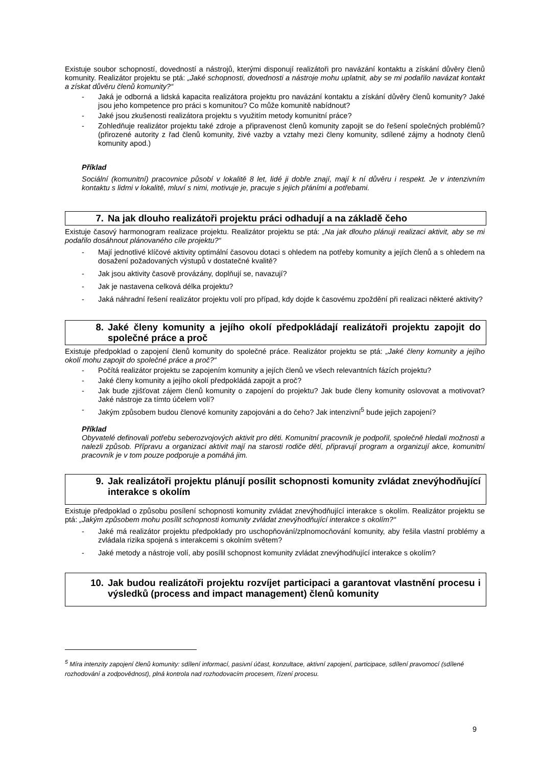Existuje soubor schopností, dovedností a nástrojů, kterými disponují realizátoři pro navázání kontaktu a získání důvěry členů komunity. Realizátor projektu se ptá: „Jaké schopnosti, dovednosti a nástroje mohu uplatnit, aby se mi podařilo navázat kontakt a získat důvěru členů komunity?“
- Jaká je odborná a lidská kapacita realizátora projektu pro navázání kontaktu a získání důvěry členů komunity? Jaké jsou jeho kompetence pro práci s komunitou? Co může komunitě nabídnout?
- Jaké jsou zkušenosti realizátora projektu s využitím metody komunitní práce?
- Zohledňuje realizátor projektu také zdroje a připravenost členů komunity zapojit se do řešení společných problémů? (přirozené autority z řad členů komunity, živé vazby a vztahy mezi členy komunity, sdílené zájmy a hodnoty členů komunity apod.)
Příklad
Sociální (komunitní) pracovnice působí v lokalitě 8 let, lidé ji dobře znají, mají k ní důvěru i respekt. Je v intenzivním kontaktu s lidmi v lokalitě, mluví s nimi, motivuje je, pracuje s jejich přáními a potřebami.
7. Na jak dlouho realizátoři projektu práci odhadují a na základě čeho
Existuje časový harmonogram realizace projektu. Realizátor projektu se ptá: „Na jak dlouho plánuji realizaci aktivit, aby se mi podařilo dosáhnout plánovaného cíle projektu?“
- Mají jednotlivé klíčové aktivity optimální časovou dotaci s ohledem na potřeby komunity a jejích členů a s ohledem na dosažení požadovaných výstupů v dostatečné kvalitě?
- Jak jsou aktivity časově provázány, doplňují se, navazují?
- Jak je nastavena celková délka projektu?
- Jaká náhradní řešení realizátor projektu volí pro případ, kdy dojde k časovému zpoždění při realizaci některé aktivity?
8. Jaké členy komunity a jejího okolí předpokládají realizátoři projektu zapojit do společné práce a proč
Existuje předpoklad o zapojení členů komunity do společné práce. Realizátor projektu se ptá: „Jaké členy komunity a jejího okolí mohu zapojit do společné práce a proč?“
- Počítá realizátor projektu se zapojením komunity a jejích členů ve všech relevantních fázích projektu?
- Jaké členy komunity a jejího okolí předpokládá zapojit a proč?
- Jak bude zjišťovat zájem členů komunity o zapojení do projektu? Jak bude členy komunity oslovovat a motivovat? Jaké nástroje za tímto účelem volí?
- Jakým způsobem budou členové komunity zapojováni a do čeho? Jak intenzivní<sup>5</sup> bude jejich zapojení?
Příklad
Obyvatelé definovali potřebu seberozvojových aktivit pro děti. Komunitní pracovník je podpořil, společně hledali možnosti a nalezli způsob. Přípravu a organizaci aktivit mají na starosti rodiče dětí, připravují program a organizují akce, komunitní pracovník je v tom pouze podporuje a pomáhá jim.
9. Jak realizátoři projektu plánují posílit schopnosti komunity zvládat znevýhodňující interakce s okolím
Existuje předpoklad o způsobu posílení schopnosti komunity zvládat znevýhodňující interakce s okolím. Realizátor projektu se ptá: „Jakým způsobem mohu posílit schopnosti komunity zvládat znevýhodňující interakce s okolím?“
- Jaké má realizátor projektu předpoklady pro uschopňování/zplnomocňování komunity, aby řešila vlastní problémy a zvládala rizika spojená s interakcemi s okolním světem?
- Jaké metody a nástroje volí, aby posílil schopnost komunity zvládat znevýhodňující interakce s okolím?
10. Jak budou realizátoři projektu rozvíjet participaci a garantovat vlastnění procesu i výsledků (process and impact management) členů komunity
<sup>5</sup> Míra intenzity zapojení členů komunity: sdílení informací, pasivní účast, konzultace, aktivní zapojení, participace, sdílení pravomocí (sdílené rozhodování a zodpovědnost), plná kontrola nad rozhodovacím procesem, řízení procesu.
9